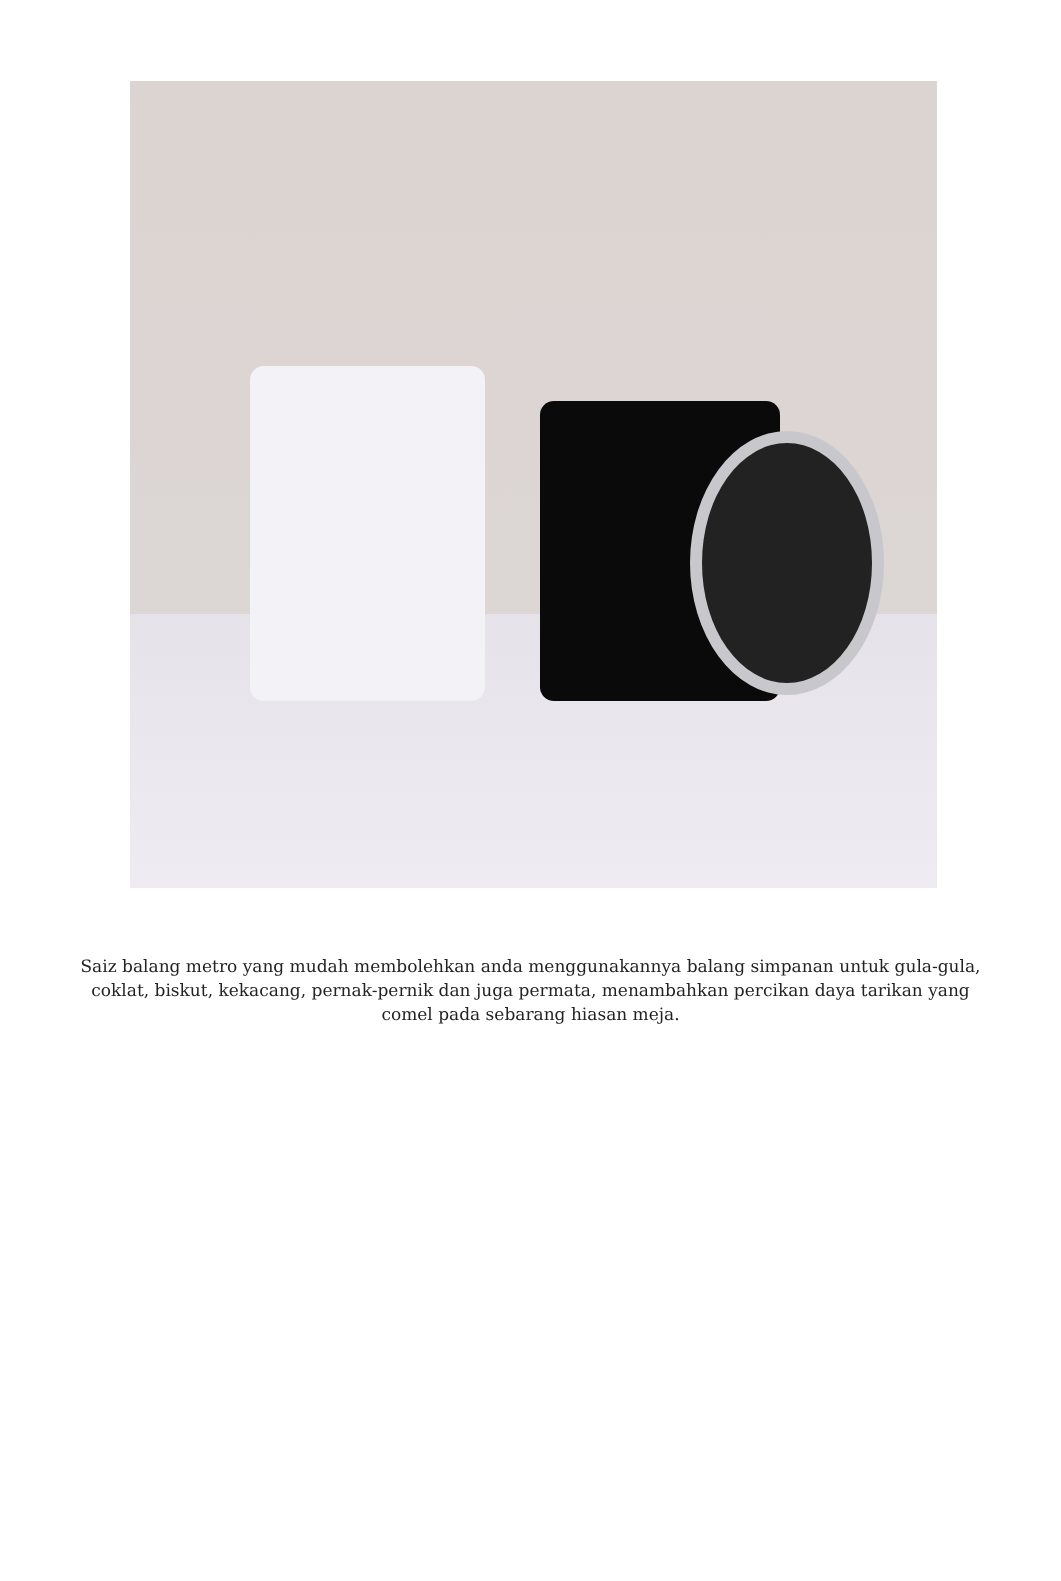Saiz balang metro yang mudah membolehkan anda menggunakannya balang simpanan untuk gula-gula, coklat, biskut, kekacang, pernak-pernik dan juga permata, menambahkan percikan daya tarikan yang comel pada sebarang hiasan meja.